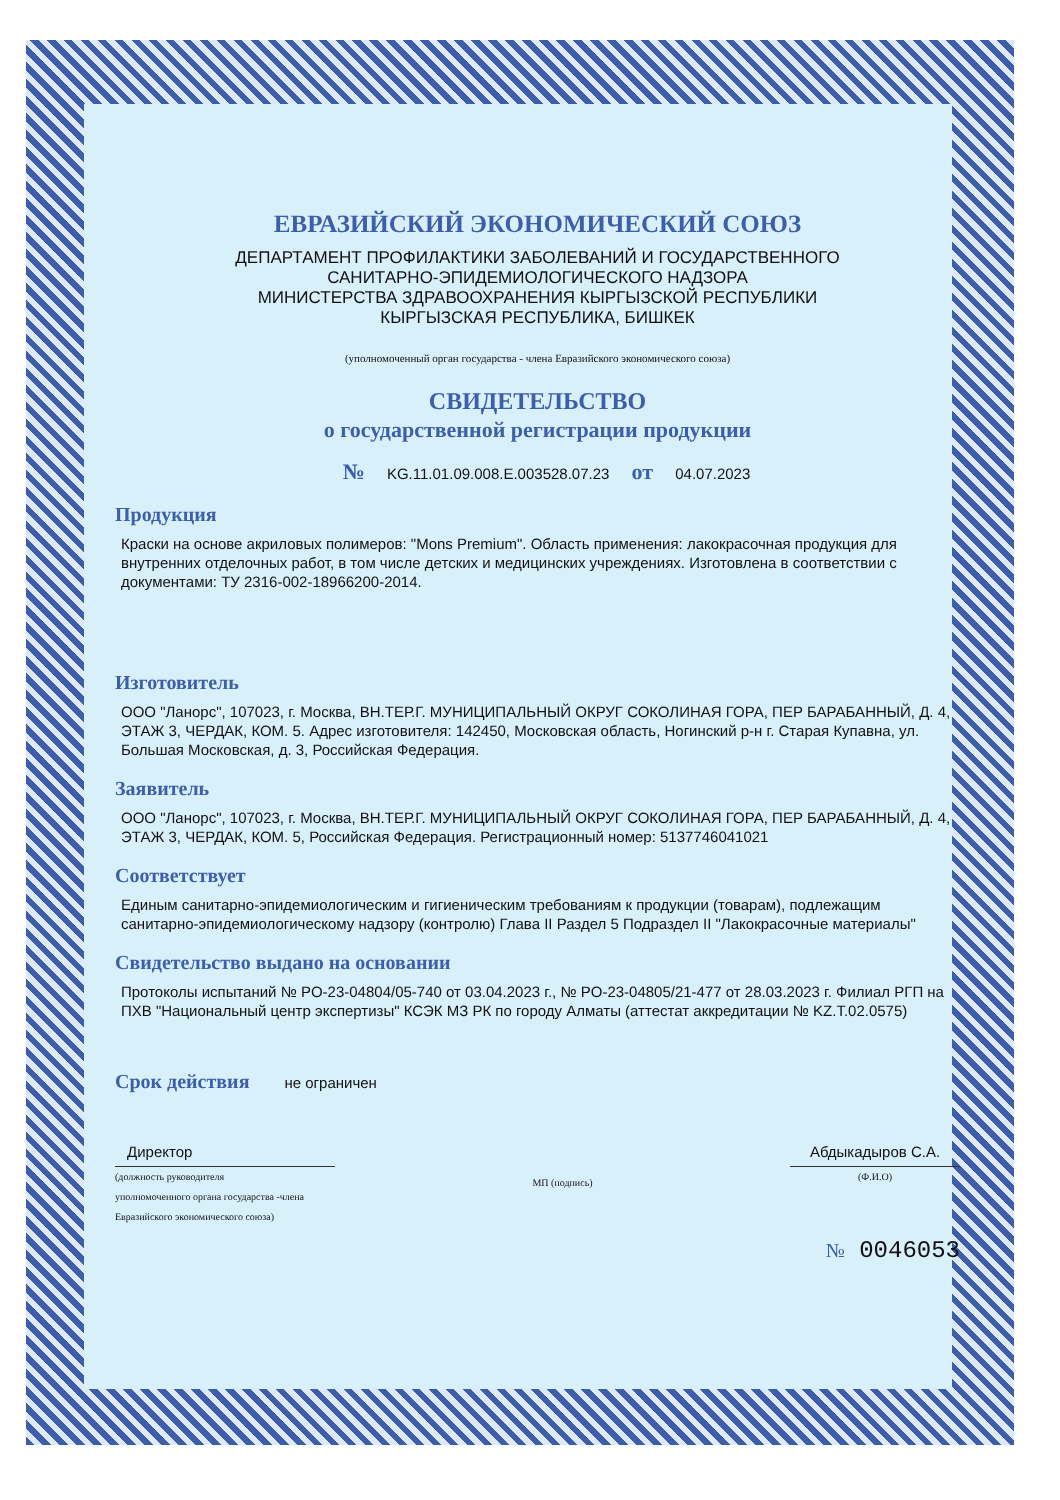ЕВРАЗИЙСКИЙ ЭКОНОМИЧЕСКИЙ СОЮЗ
ДЕПАРТАМЕНТ ПРОФИЛАКТИКИ ЗАБОЛЕВАНИЙ И ГОСУДАРСТВЕННОГО
САНИТАРНО-ЭПИДЕМИОЛОГИЧЕСКОГО НАДЗОРА
МИНИСТЕРСТВА ЗДРАВООХРАНЕНИЯ КЫРГЫЗСКОЙ РЕСПУБЛИКИ
КЫРГЫЗСКАЯ РЕСПУБЛИКА, БИШКЕК
(уполномоченный орган государства - члена Евразийского экономического союза)
СВИДЕТЕЛЬСТВО
о государственной регистрации продукции
№ KG.11.01.09.008.E.003528.07.23 от 04.07.2023
Продукция
Краски на основе акриловых полимеров: "Mons Premium". Область применения: лакокрасочная продукция для внутренних отделочных работ, в том числе детских и медицинских учреждениях. Изготовлена в соответствии с документами: ТУ 2316-002-18966200-2014.
Изготовитель
ООО "Ланорс", 107023, г. Москва, ВН.ТЕР.Г. МУНИЦИПАЛЬНЫЙ ОКРУГ СОКОЛИНАЯ ГОРА, ПЕР БАРАБАННЫЙ, Д. 4, ЭТАЖ 3, ЧЕРДАК, КОМ. 5. Адрес изготовителя: 142450, Московская область, Ногинский р-н г. Старая Купавна, ул. Большая Московская, д. 3, Российская Федерация.
Заявитель
ООО "Ланорс", 107023, г. Москва, ВН.ТЕР.Г. МУНИЦИПАЛЬНЫЙ ОКРУГ СОКОЛИНАЯ ГОРА, ПЕР БАРАБАННЫЙ, Д. 4, ЭТАЖ 3, ЧЕРДАК, КОМ. 5, Российская Федерация. Регистрационный номер: 5137746041021
Соответствует
Единым санитарно-эпидемиологическим и гигиеническим требованиям к продукции (товарам), подлежащим санитарно-эпидемиологическому надзору (контролю) Глава II Раздел 5 Подраздел II "Лакокрасочные материалы"
Свидетельство выдано на основании
Протоколы испытаний № PO-23-04804/05-740 от 03.04.2023 г., № PO-23-04805/21-477 от 28.03.2023 г. Филиал РГП на ПХВ "Национальный центр экспертизы" КСЭК МЗ РК по городу Алматы (аттестат аккредитации № KZ.T.02.0575)
Срок действия не ограничен
Директор
(должность руководителя
уполномоченного органа государства -члена
Евразийского экономического союза)
МП (подпись)
Абдыкадыров С.А.
(Ф.И.О)
№ 0046053